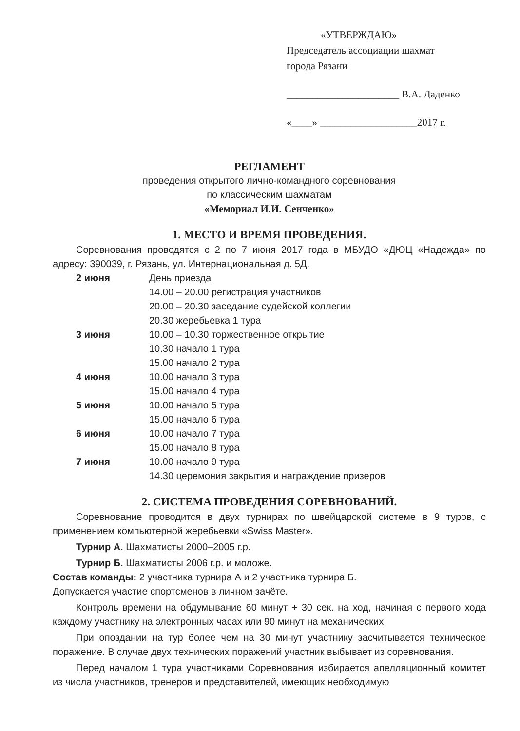«УТВЕРЖДАЮ»
Председатель ассоциации шахмат
города Рязани
______________________ В.А. Даденко
«____» ___________________2017 г.
РЕГЛАМЕНТ
проведения открытого лично-командного соревнования
по классическим шахматам
«Мемориал И.И. Сенченко»
1. МЕСТО И ВРЕМЯ ПРОВЕДЕНИЯ.
Соревнования проводятся с 2 по 7 июня 2017 года в МБУДО «ДЮЦ «Надежда» по адресу: 390039, г. Рязань, ул. Интернациональная д. 5Д.
2 июня День приезда
14.00 – 20.00 регистрация участников
20.00 – 20.30 заседание судейской коллегии
20.30 жеребьевка 1 тура
3 июня 10.00 – 10.30 торжественное открытие
10.30 начало 1 тура
15.00 начало 2 тура
4 июня 10.00 начало 3 тура
15.00 начало 4 тура
5 июня 10.00 начало 5 тура
15.00 начало 6 тура
6 июня 10.00 начало 7 тура
15.00 начало 8 тура
7 июня 10.00 начало 9 тура
14.30 церемония закрытия и награждение призеров
2. СИСТЕМА ПРОВЕДЕНИЯ СОРЕВНОВАНИЙ.
Соревнование проводится в двух турнирах по швейцарской системе в 9 туров, с применением компьютерной жеребьевки «Swiss Master».
Турнир А. Шахматисты 2000–2005 г.р.
Турнир Б. Шахматисты 2006 г.р. и моложе.
Состав команды: 2 участника турнира А и 2 участника турнира Б.
Допускается участие спортсменов в личном зачёте.
Контроль времени на обдумывание 60 минут + 30 сек. на ход, начиная с первого хода каждому участнику на электронных часах или 90 минут на механических.
При опоздании на тур более чем на 30 минут участнику засчитывается техническое поражение. В случае двух технических поражений участник выбывает из соревнования.
Перед началом 1 тура участниками Соревнования избирается апелляционный комитет из числа участников, тренеров и представителей, имеющих необходимую